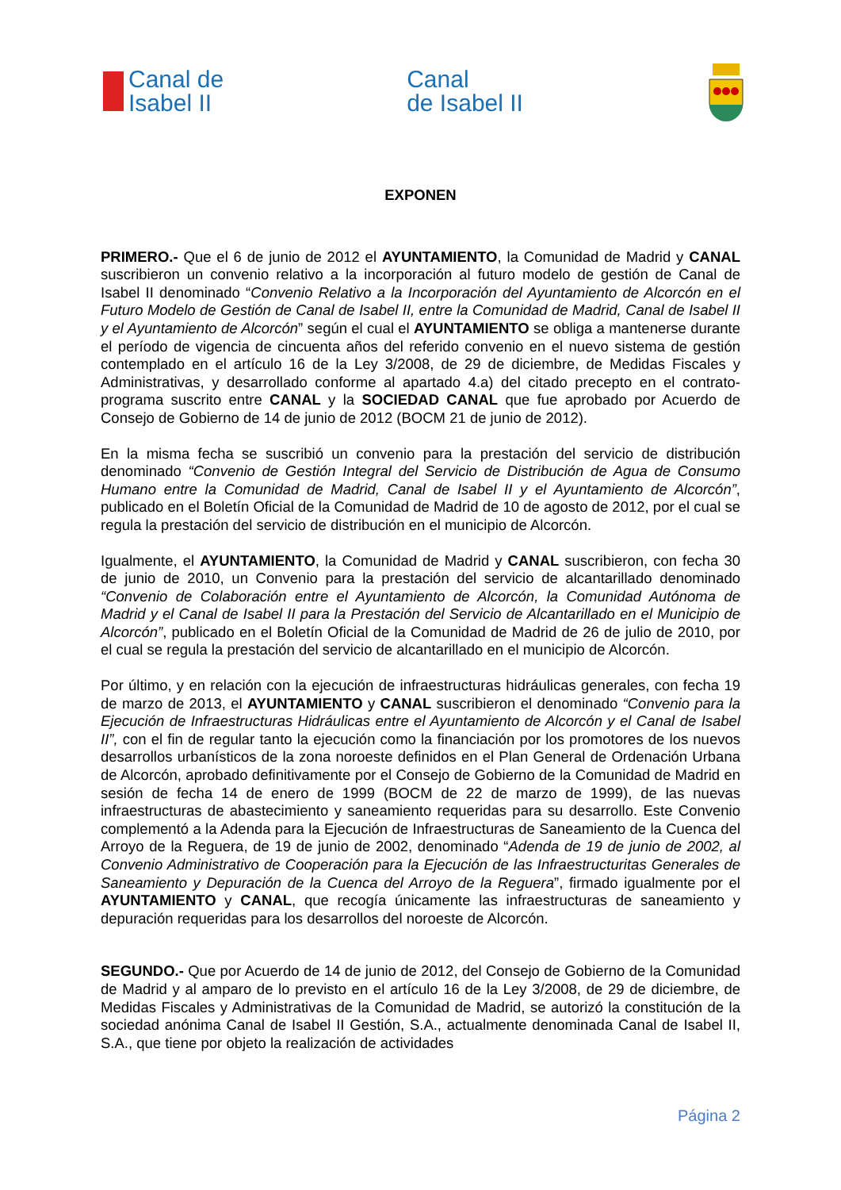Canal de
Isabel II
Canal
de Isabel II
EXPONEN
PRIMERO.- Que el 6 de junio de 2012 el AYUNTAMIENTO, la Comunidad de Madrid y CANAL suscribieron un convenio relativo a la incorporación al futuro modelo de gestión de Canal de Isabel II denominado “Convenio Relativo a la Incorporación del Ayuntamiento de Alcorcón en el Futuro Modelo de Gestión de Canal de Isabel II, entre la Comunidad de Madrid, Canal de Isabel II y el Ayuntamiento de Alcorcón” según el cual el AYUNTAMIENTO se obliga a mantenerse durante el período de vigencia de cincuenta años del referido convenio en el nuevo sistema de gestión contemplado en el artículo 16 de la Ley 3/2008, de 29 de diciembre, de Medidas Fiscales y Administrativas, y desarrollado conforme al apartado 4.a) del citado precepto en el contrato-programa suscrito entre CANAL y la SOCIEDAD CANAL que fue aprobado por Acuerdo de Consejo de Gobierno de 14 de junio de 2012 (BOCM 21 de junio de 2012).
En la misma fecha se suscribió un convenio para la prestación del servicio de distribución denominado “Convenio de Gestión Integral del Servicio de Distribución de Agua de Consumo Humano entre la Comunidad de Madrid, Canal de Isabel II y el Ayuntamiento de Alcorcón”, publicado en el Boletín Oficial de la Comunidad de Madrid de 10 de agosto de 2012, por el cual se regula la prestación del servicio de distribución en el municipio de Alcorcón.
Igualmente, el AYUNTAMIENTO, la Comunidad de Madrid y CANAL suscribieron, con fecha 30 de junio de 2010, un Convenio para la prestación del servicio de alcantarillado denominado “Convenio de Colaboración entre el Ayuntamiento de Alcorcón, la Comunidad Autónoma de Madrid y el Canal de Isabel II para la Prestación del Servicio de Alcantarillado en el Municipio de Alcorcón”, publicado en el Boletín Oficial de la Comunidad de Madrid de 26 de julio de 2010, por el cual se regula la prestación del servicio de alcantarillado en el municipio de Alcorcón.
Por último, y en relación con la ejecución de infraestructuras hidráulicas generales, con fecha 19 de marzo de 2013, el AYUNTAMIENTO y CANAL suscribieron el denominado “Convenio para la Ejecución de Infraestructuras Hidráulicas entre el Ayuntamiento de Alcorcón y el Canal de Isabel II”, con el fin de regular tanto la ejecución como la financiación por los promotores de los nuevos desarrollos urbanísticos de la zona noroeste definidos en el Plan General de Ordenación Urbana de Alcorcón, aprobado definitivamente por el Consejo de Gobierno de la Comunidad de Madrid en sesión de fecha 14 de enero de 1999 (BOCM de 22 de marzo de 1999), de las nuevas infraestructuras de abastecimiento y saneamiento requeridas para su desarrollo. Este Convenio complementó a la Adenda para la Ejecución de Infraestructuras de Saneamiento de la Cuenca del Arroyo de la Reguera, de 19 de junio de 2002, denominado “Adenda de 19 de junio de 2002, al Convenio Administrativo de Cooperación para la Ejecución de las Infraestructuritas Generales de Saneamiento y Depuración de la Cuenca del Arroyo de la Reguera”, firmado igualmente por el AYUNTAMIENTO y CANAL, que recogía únicamente las infraestructuras de saneamiento y depuración requeridas para los desarrollos del noroeste de Alcorcón.
SEGUNDO.- Que por Acuerdo de 14 de junio de 2012, del Consejo de Gobierno de la Comunidad de Madrid y al amparo de lo previsto en el artículo 16 de la Ley 3/2008, de 29 de diciembre, de Medidas Fiscales y Administrativas de la Comunidad de Madrid, se autorizó la constitución de la sociedad anónima Canal de Isabel II Gestión, S.A., actualmente denominada Canal de Isabel II, S.A., que tiene por objeto la realización de actividades
Página 2